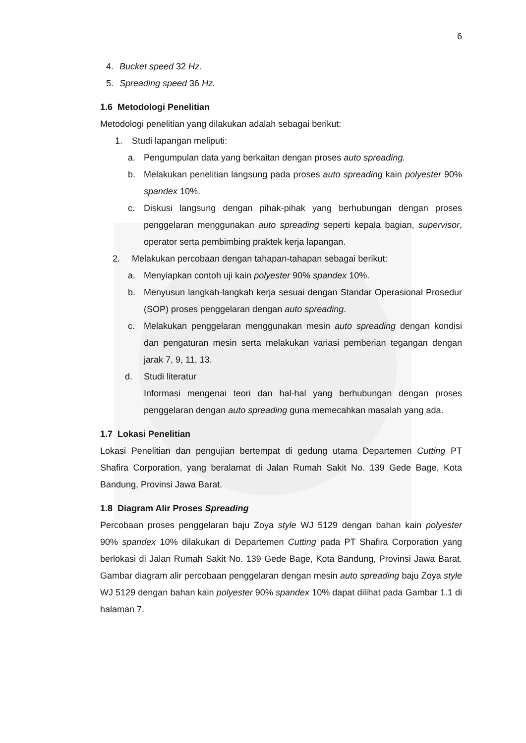6
4. Bucket speed 32 Hz.
5. Spreading speed 36 Hz.
1.6 Metodologi Penelitian
Metodologi penelitian yang dilakukan adalah sebagai berikut:
1. Studi lapangan meliputi:
a. Pengumpulan data yang berkaitan dengan proses auto spreading.
b. Melakukan penelitian langsung pada proses auto spreading kain polyester 90% spandex 10%.
c. Diskusi langsung dengan pihak-pihak yang berhubungan dengan proses penggelaran menggunakan auto spreading seperti kepala bagian, supervisor, operator serta pembimbing praktek kerja lapangan.
2. Melakukan percobaan dengan tahapan-tahapan sebagai berikut:
a. Menyiapkan contoh uji kain polyester 90% spandex 10%.
b. Menyusun langkah-langkah kerja sesuai dengan Standar Operasional Prosedur (SOP) proses penggelaran dengan auto spreading.
c. Melakukan penggelaran menggunakan mesin auto spreading dengan kondisi dan pengaturan mesin serta melakukan variasi pemberian tegangan dengan jarak 7, 9, 11, 13.
d. Studi literatur
Informasi mengenai teori dan hal-hal yang berhubungan dengan proses penggelaran dengan auto spreading guna memecahkan masalah yang ada.
1.7 Lokasi Penelitian
Lokasi Penelitian dan pengujian bertempat di gedung utama Departemen Cutting PT Shafira Corporation, yang beralamat di Jalan Rumah Sakit No. 139 Gede Bage, Kota Bandung, Provinsi Jawa Barat.
1.8 Diagram Alir Proses Spreading
Percobaan proses penggelaran baju Zoya style WJ 5129 dengan bahan kain polyester 90% spandex 10% dilakukan di Departemen Cutting pada PT Shafira Corporation yang berlokasi di Jalan Rumah Sakit No. 139 Gede Bage, Kota Bandung, Provinsi Jawa Barat. Gambar diagram alir percobaan penggelaran dengan mesin auto spreading baju Zoya style WJ 5129 dengan bahan kain polyester 90% spandex 10% dapat dilihat pada Gambar 1.1 di halaman 7.